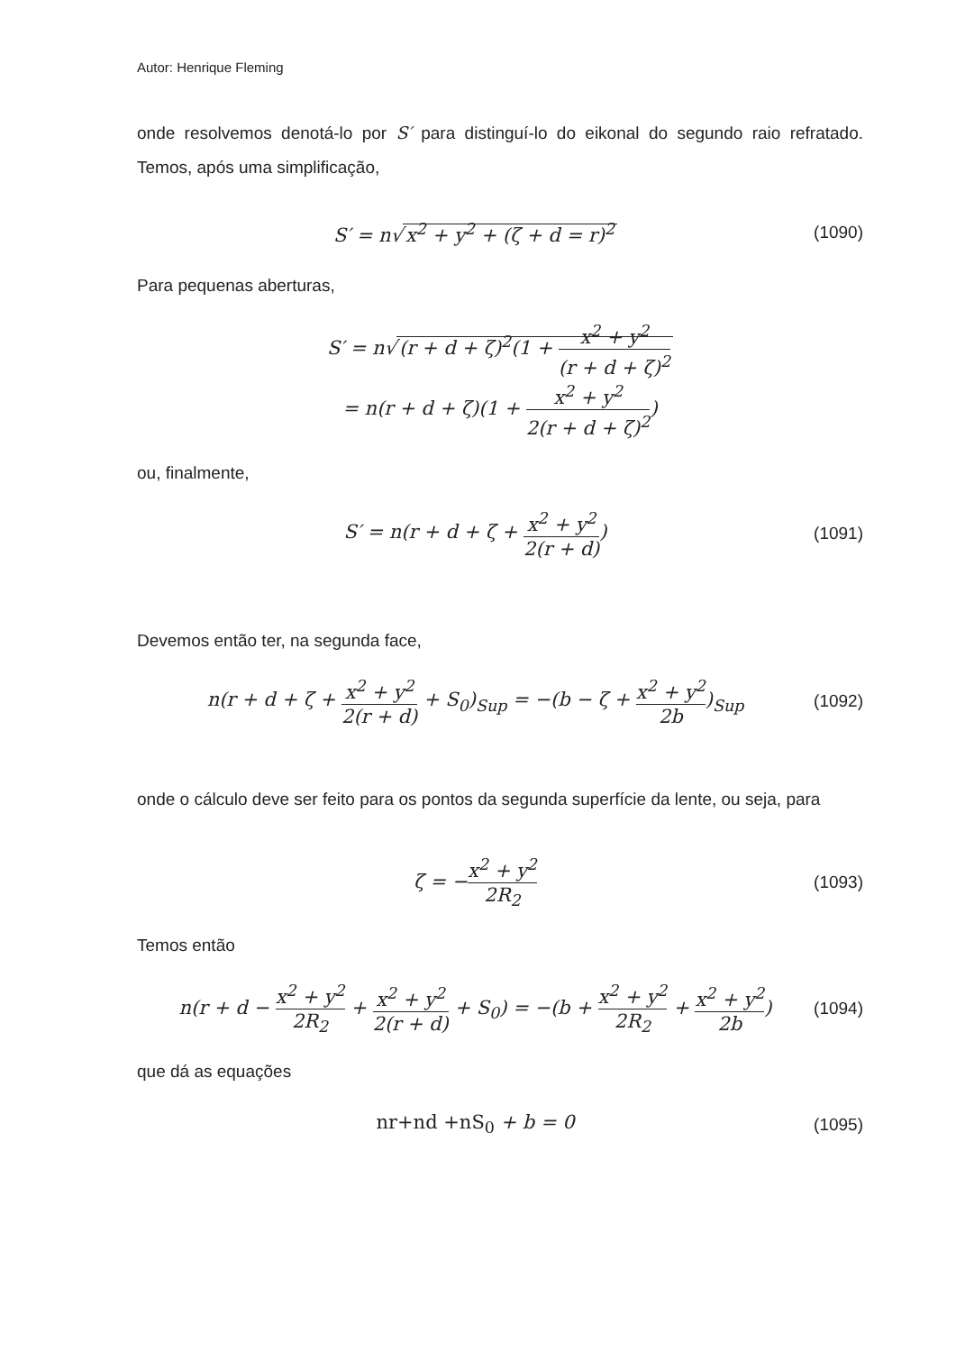Autor: Henrique Fleming
onde resolvemos denotá-lo por S′ para distinguí-lo do eikonal do segundo raio refratado. Temos, após uma simplificação,
S′ = n√ x<sup>2</sup> + y<sup>2</sup> + (ζ + d = r)<sup>2</sup> (1090)
Para pequenas aberturas,
S′ = n√ (r + d + ζ)<sup>2</sup>(1 + x<sup>2</sup> + y<sup>2</sup> (r + d + ζ)<sup>2</sup>
= n(r + d + ζ)(1 + x<sup>2</sup> + y<sup>2</sup> 2(r + d + ζ)<sup>2</sup>)
ou, finalmente,
S′ = n(r + d + ζ + x<sup>2</sup> + y<sup>2</sup> 2(r + d))
(1091)
Devemos então ter, na segunda face,
n(r + d + ζ + x<sup>2</sup> + y<sup>2</sup> 2(r + d) + S<sub>0</sub>)<sub>Sup</sub> = −(b − ζ + x<sup>2</sup> + y<sup>2</sup> 2b)<sub>Sup</sub>
(1092)
onde o cálculo deve ser feito para os pontos da segunda superfície da lente, ou seja, para
ζ = −x<sup>2</sup> + y<sup>2</sup> 2R<sub>2</sub>
(1093)
Temos então
n(r + d − x<sup>2</sup> + y<sup>2</sup> 2R<sub>2</sub> + x<sup>2</sup> + y<sup>2</sup> 2(r + d) + S<sub>0</sub>) = −(b + x<sup>2</sup> + y<sup>2</sup> 2R<sub>2</sub> + x<sup>2</sup> + y<sup>2</sup> 2b)
(1094)
que dá as equações
nr+nd +nS<sub>0</sub> + b = 0 (1095)